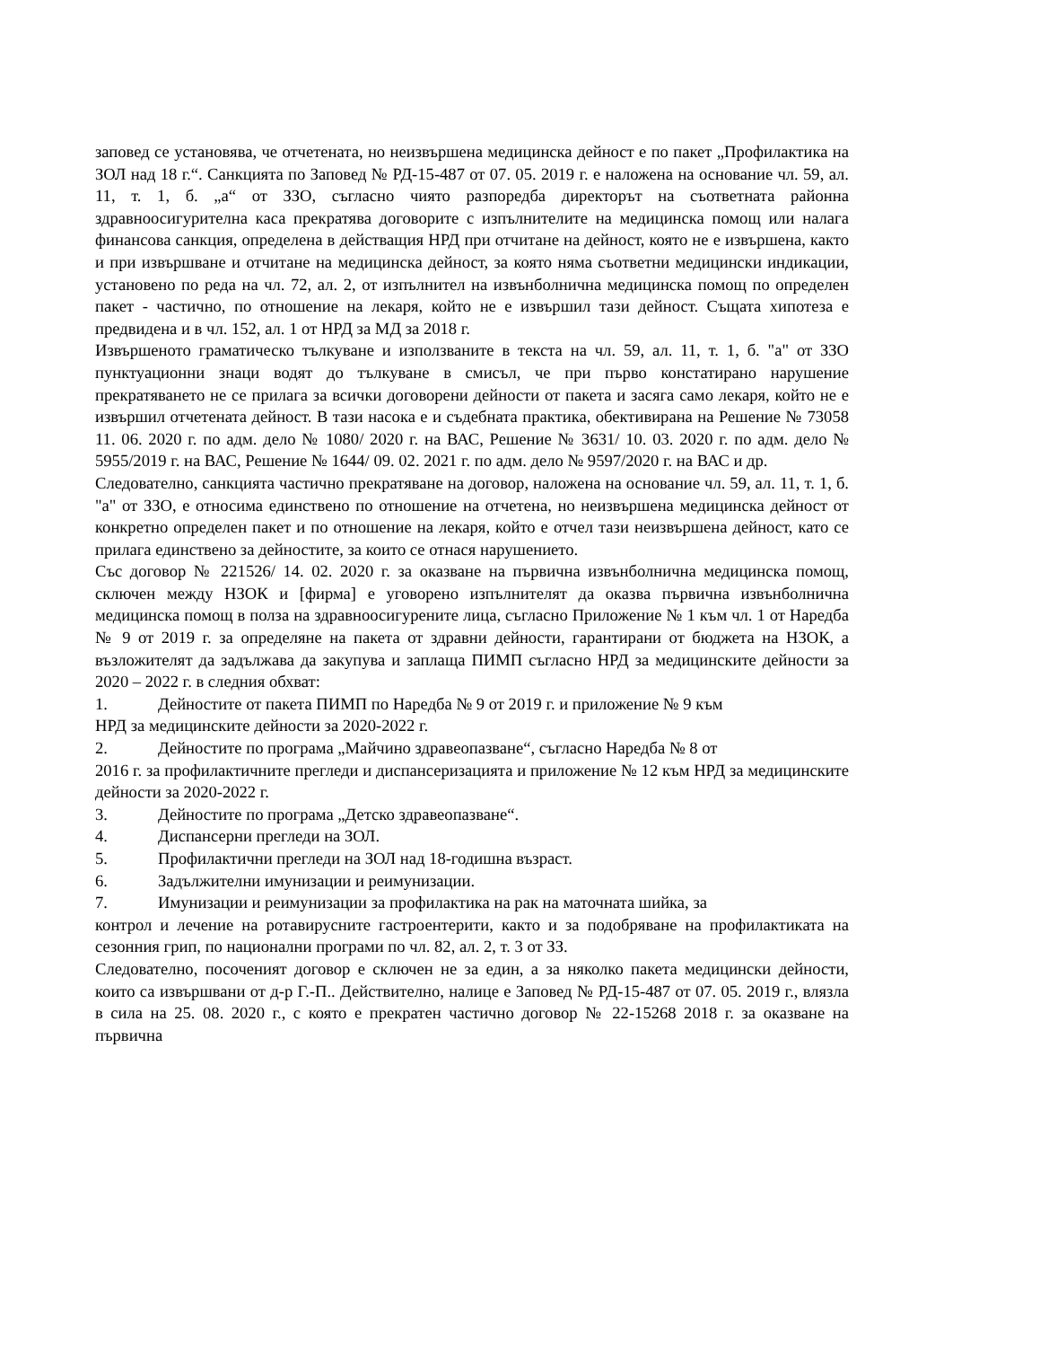заповед се установява, че отчетената, но неизвършена медицинска дейност е по пакет „Профилактика на ЗОЛ над 18 г.“. Санкцията по Заповед № РД-15-487 от 07. 05. 2019 г. е наложена на основание чл. 59, ал. 11, т. 1, б. „а“ от ЗЗО, съгласно чиято разпоредба директорът на съответната районна здравноосигурителна каса прекратява договорите с изпълнителите на медицинска помощ или налага финансова санкция, определена в действащия НРД при отчитане на дейност, която не е извършена, както и при извършване и отчитане на медицинска дейност, за която няма съответни медицински индикации, установено по реда на чл. 72, ал. 2, от изпълнител на извънболнична медицинска помощ по определен пакет - частично, по отношение на лекаря, който не е извършил тази дейност. Същата хипотеза е предвидена и в чл. 152, ал. 1 от НРД за МД за 2018 г.
Извършеното граматическо тълкуване и използваните в текста на чл. 59, ал. 11, т. 1, б. "а" от ЗЗО пунктуационни знаци водят до тълкуване в смисъл, че при първо констатирано нарушение прекратяването не се прилага за всички договорени дейности от пакета и засяга само лекаря, който не е извършил отчетената дейност. В тази насока е и съдебната практика, обективирана на Решение № 73058 11. 06. 2020 г. по адм. дело № 1080/ 2020 г. на ВАС, Решение № 3631/ 10. 03. 2020 г. по адм. дело № 5955/2019 г. на ВАС, Решение № 1644/ 09. 02. 2021 г. по адм. дело № 9597/2020 г. на ВАС и др.
Следователно, санкцията частично прекратяване на договор, наложена на основание чл. 59, ал. 11, т. 1, б. "а" от ЗЗО, е относима единствено по отношение на отчетена, но неизвършена медицинска дейност от конкретно определен пакет и по отношение на лекаря, който е отчел тази неизвършена дейност, като се прилага единствено за дейностите, за които се отнася нарушението.
Със договор № 221526/ 14. 02. 2020 г. за оказване на първична извънболнична медицинска помощ, сключен между НЗОК и [фирма] е уговорено изпълнителят да оказва първична извънболнична медицинска помощ в полза на здравноосигурените лица, съгласно Приложение № 1 към чл. 1 от Наредба № 9 от 2019 г. за определяне на пакета от здравни дейности, гарантирани от бюджета на НЗОК, а възложителят да задължава да закупува и заплаща ПИМП съгласно НРД за медицинските дейности за 2020 – 2022 г. в следния обхват:
1. Дейностите от пакета ПИМП по Наредба № 9 от 2019 г. и приложение № 9 към
НРД за медицинските дейности за 2020-2022 г.
2. Дейностите по програма „Майчино здравеопазване“, съгласно Наредба № 8 от
2016 г. за профилактичните прегледи и диспансеризацията и приложение № 12 към НРД за медицинските дейности за 2020-2022 г.
3. Дейностите по програма „Детско здравеопазване“.
4. Диспансерни прегледи на ЗОЛ.
5. Профилактични прегледи на ЗОЛ над 18-годишна възраст.
6. Задължителни имунизации и реимунизации.
7. Имунизации и реимунизации за профилактика на рак на маточната шийка, за
контрол и лечение на ротавирусните гастроентерити, както и за подобряване на профилактиката на сезонния грип, по национални програми по чл. 82, ал. 2, т. 3 от ЗЗ.
Следователно, посоченият договор е сключен не за един, а за няколко пакета медицински дейности, които са извършвани от д-р Г.-П.. Действително, налице е Заповед № РД-15-487 от 07. 05. 2019 г., влязла в сила на 25. 08. 2020 г., с която е прекратен частично договор № 22-15268 2018 г. за оказване на първична